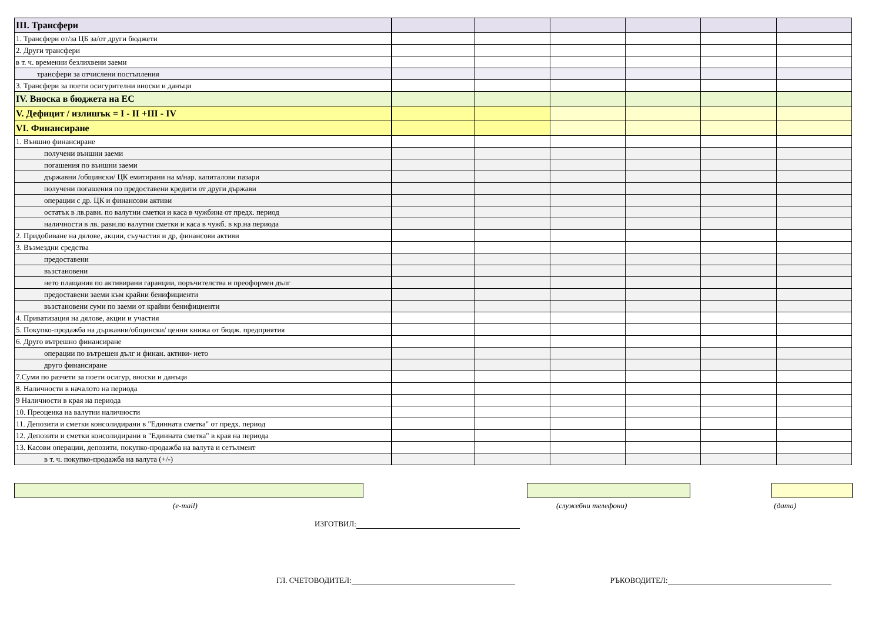| III. Трансфери | | | | | | |
| 1. Трансфери от/за ЦБ за/от други бюджети | | | | | | |
| 2. Други трансфери | | | | | | |
| в т. ч. временни безлихвени заеми | | | | | | |
| трансфери за отчислени постъпления | | | | | | |
| 3. Трансфери за поети осигурителни вноски и данъци | | | | | | |
| IV. Вноска в бюджета на ЕС | | | | | | |
| V. Дефицит / излишък = I - II +III - IV | | | | | | |
| VI. Финансиране | | | | | | |
| 1. Външно финансиране | | | | | | |
| получени външни заеми | | | | | | |
| погашения по външни заеми | | | | | | |
| държавни /общински/ ЦК емитирани на м/нар. капиталови пазари | | | | | | |
| получени погашения по предоставени кредити от други държави | | | | | | |
| операции с др. ЦК и финансови активи | | | | | | |
| остатък в лв.равн. по валутни сметки и каса в чужбина от предх. период | | | | | | |
| наличности в лв. равн.по валутни сметки и каса в чужб. в кр.на периода | | | | | | |
| 2. Придобиване на дялове, акции, съучастия и др, финансови активи | | | | | | |
| 3. Възмездни средства | | | | | | |
| предоставени | | | | | | |
| възстановени | | | | | | |
| нето плащания по активирани гаранции, поръчителства и преоформен дълг | | | | | | |
| предоставени заеми към крайни бенифициенти | | | | | | |
| възстановени суми по заеми от крайни бенифициенти | | | | | | |
| 4. Приватизация на дялове, акции и участия | | | | | | |
| 5. Покупко-продажба на държавни/общински/ ценни книжа от бюдж. предприятия | | | | | | |
| 6. Друго вътрешно финансиране | | | | | | |
| операции по вътрешен дълг и финан. активи- нето | | | | | | |
| друго финансиране | | | | | | |
| 7.Суми по разчети за поети осигур, вноски и данъци | | | | | | |
| 8. Наличности в началото на периода | | | | | | |
| 9 Наличности в края на периода | | | | | | |
| 10. Преоценка на валутни наличности | | | | | | |
| 11. Депозити и сметки консолидирани в "Единната сметка" от предх. период | | | | | | |
| 12. Депозити и сметки консолидирани в "Единната сметка" в края на периода | | | | | | |
| 13. Касови операции, депозити, покупко-продажба на валута и сетълмент | | | | | | |
| в т. ч. покупко-продажба на валута (+/-) | | | | | | |
(e-mail) (служебни телефони) (дата)
ИЗГОТВИЛ:
ГЛ. СЧЕТОВОДИТЕЛ:
РЪКОВОДИТЕЛ: